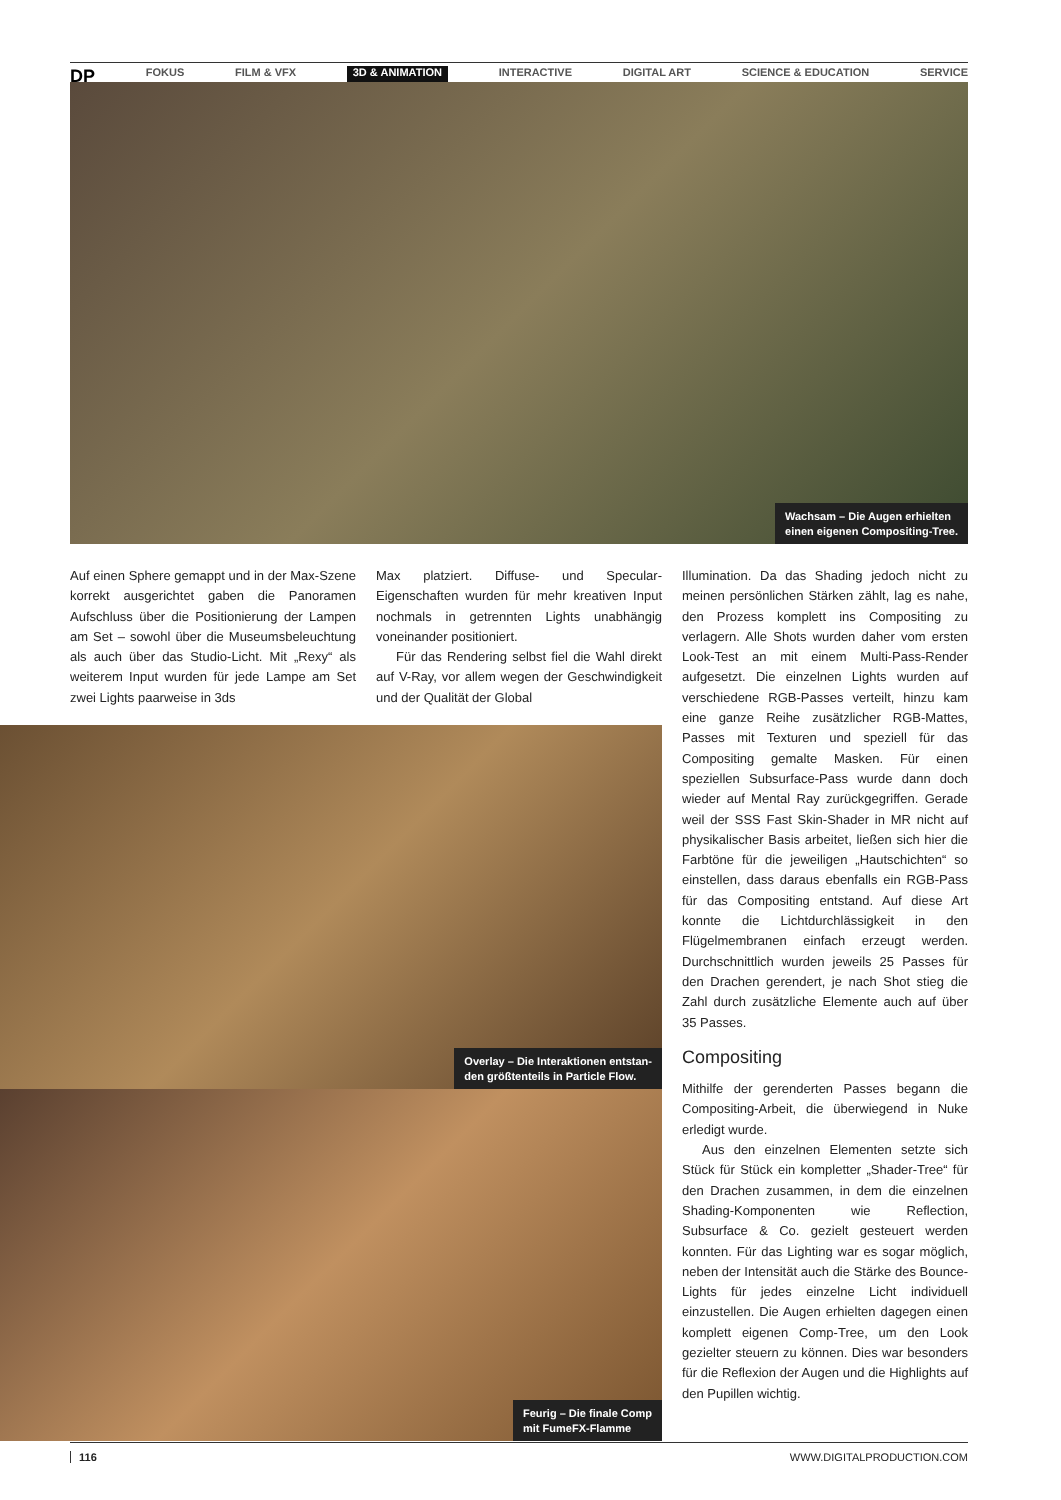DP FOKUS FILM & VFX 3D & ANIMATION INTERACTIVE DIGITAL ART SCIENCE & EDUCATION SERVICE
Wachsam – Die Augen erhielten
einen eigenen Compositing-Tree.
Auf einen Sphere gemappt und in der Max-Szene korrekt ausgerichtet gaben die Panoramen Aufschluss über die Positionierung der Lampen am Set – sowohl über die Museumsbeleuchtung als auch über das Studio-Licht. Mit „Rexy“ als weiterem Input wurden für jede Lampe am Set zwei Lights paarweise in 3ds
Max platziert. Diffuse- und Specular-Eigenschaften wurden für mehr kreativen Input nochmals in getrennten Lights unabhängig voneinander positioniert.
Für das Rendering selbst fiel die Wahl direkt auf V-Ray, vor allem wegen der Geschwindigkeit und der Qualität der Global
Overlay – Die Interaktionen entstan-
den größtenteils in Particle Flow.
Feurig – Die finale Comp
mit FumeFX-Flamme
Illumination. Da das Shading jedoch nicht zu meinen persönlichen Stärken zählt, lag es nahe, den Prozess komplett ins Compositing zu verlagern. Alle Shots wurden daher vom ersten Look-Test an mit einem Multi-Pass-Render aufgesetzt. Die einzelnen Lights wurden auf verschiedene RGB-Passes verteilt, hinzu kam eine ganze Reihe zusätzlicher RGB-Mattes, Passes mit Texturen und speziell für das Compositing gemalte Masken. Für einen speziellen Subsurface-Pass wurde dann doch wieder auf Mental Ray zurückgegriffen. Gerade weil der SSS Fast Skin-Shader in MR nicht auf physikalischer Basis arbeitet, ließen sich hier die Farbtöne für die jeweiligen „Hautschichten“ so einstellen, dass daraus ebenfalls ein RGB-Pass für das Compositing entstand. Auf diese Art konnte die Lichtdurchlässigkeit in den Flügelmembranen einfach erzeugt werden. Durchschnittlich wurden jeweils 25 Passes für den Drachen gerendert, je nach Shot stieg die Zahl durch zusätzliche Elemente auch auf über 35 Passes.
Compositing
Mithilfe der gerenderten Passes begann die Compositing-Arbeit, die überwiegend in Nuke erledigt wurde.
Aus den einzelnen Elementen setzte sich Stück für Stück ein kompletter „Shader-Tree“ für den Drachen zusammen, in dem die einzelnen Shading-Komponenten wie Reflection, Subsurface & Co. gezielt gesteuert werden konnten. Für das Lighting war es sogar möglich, neben der Intensität auch die Stärke des Bounce-Lights für jedes einzelne Licht individuell einzustellen. Die Augen erhielten dagegen einen komplett eigenen Comp-Tree, um den Look gezielter steuern zu können. Dies war besonders für die Reflexion der Augen und die Highlights auf den Pupillen wichtig.
116 WWW.DIGITALPRODUCTION.COM